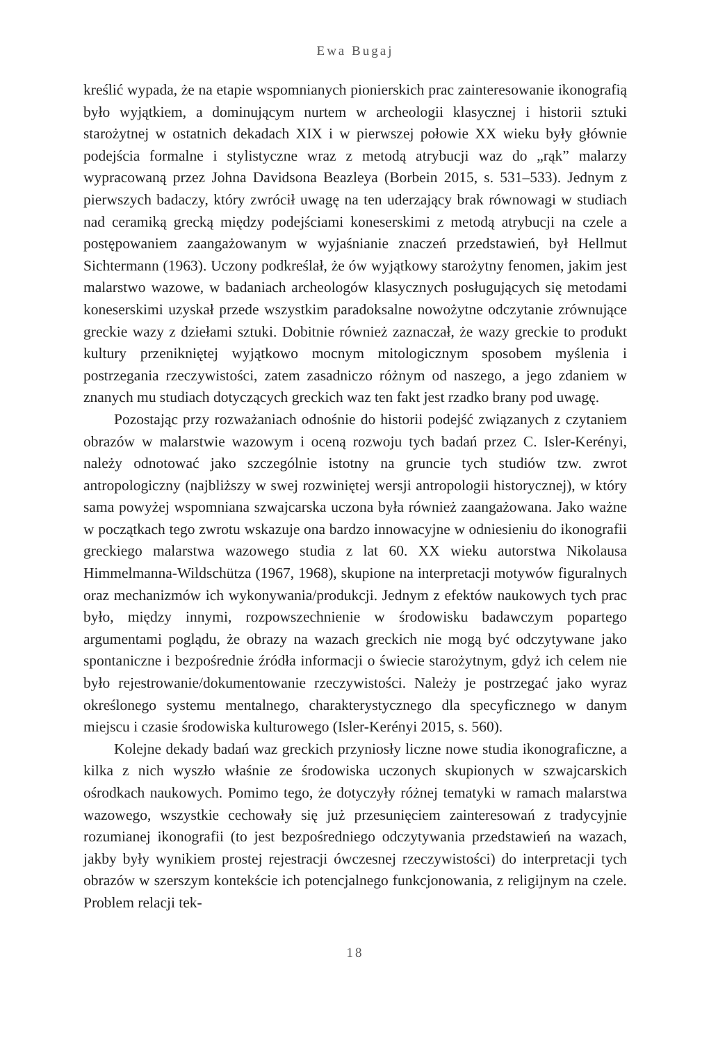Ewa Bugaj
kreślić wypada, że na etapie wspomnianych pionierskich prac zainteresowanie ikonografią było wyjątkiem, a dominującym nurtem w archeologii klasycznej i historii sztuki starożytnej w ostatnich dekadach XIX i w pierwszej połowie XX wieku były głównie podejścia formalne i stylistyczne wraz z metodą atrybucji waz do „rąk” malarzy wypracowaną przez Johna Davidsona Beazleya (Borbein 2015, s. 531–533). Jednym z pierwszych badaczy, który zwrócił uwagę na ten uderzający brak równowagi w studiach nad ceramiką grecką między podejściami koneserskimi z metodą atrybucji na czele a postępowaniem zaangażowanym w wyjaśnianie znaczeń przedstawień, był Hellmut Sichtermann (1963). Uczony podkreślał, że ów wyjątkowy starożytny fenomen, jakim jest malarstwo wazowe, w badaniach archeologów klasycznych posługujących się metodami koneserskimi uzyskał przede wszystkim paradoksalne nowożytne odczytanie zrównujące greckie wazy z dziełami sztuki. Dobitnie również zaznaczał, że wazy greckie to produkt kultury przenikniętej wyjątkowo mocnym mitologicznym sposobem myślenia i postrzegania rzeczywistości, zatem zasadniczo różnym od naszego, a jego zdaniem w znanych mu studiach dotyczących greckich waz ten fakt jest rzadko brany pod uwagę.
Pozostając przy rozważaniach odnośnie do historii podejść związanych z czytaniem obrazów w malarstwie wazowym i oceną rozwoju tych badań przez C. Isler-Kerényi, należy odnotować jako szczególnie istotny na gruncie tych studiów tzw. zwrot antropologiczny (najbliższy w swej rozwiniętej wersji antropologii historycznej), w który sama powyżej wspomniana szwajcarska uczona była również zaangażowana. Jako ważne w początkach tego zwrotu wskazuje ona bardzo innowacyjne w odniesieniu do ikonografii greckiego malarstwa wazowego studia z lat 60. XX wieku autorstwa Nikolausa Himmelmanna-Wildschütza (1967, 1968), skupione na interpretacji motywów figuralnych oraz mechanizmów ich wykonywania/produkcji. Jednym z efektów naukowych tych prac było, między innymi, rozpowszechnienie w środowisku badawczym popartego argumentami poglądu, że obrazy na wazach greckich nie mogą być odczytywane jako spontaniczne i bezpośrednie źródła informacji o świecie starożytnym, gdyż ich celem nie było rejestrowanie/dokumentowanie rzeczywistości. Należy je postrzegać jako wyraz określonego systemu mentalnego, charakterystycznego dla specyficznego w danym miejscu i czasie środowiska kulturowego (Isler-Kerényi 2015, s. 560).
Kolejne dekady badań waz greckich przyniosły liczne nowe studia ikonograficzne, a kilka z nich wyszło właśnie ze środowiska uczonych skupionych w szwajcarskich ośrodkach naukowych. Pomimo tego, że dotyczyły różnej tematyki w ramach malarstwa wazowego, wszystkie cechowały się już przesunięciem zainteresowań z tradycyjnie rozumianej ikonografii (to jest bezpośredniego odczytywania przedstawień na wazach, jakby były wynikiem prostej rejestracji ówczesnej rzeczywistości) do interpretacji tych obrazów w szerszym kontekście ich potencjalnego funkcjonowania, z religijnym na czele. Problem relacji tek-
18